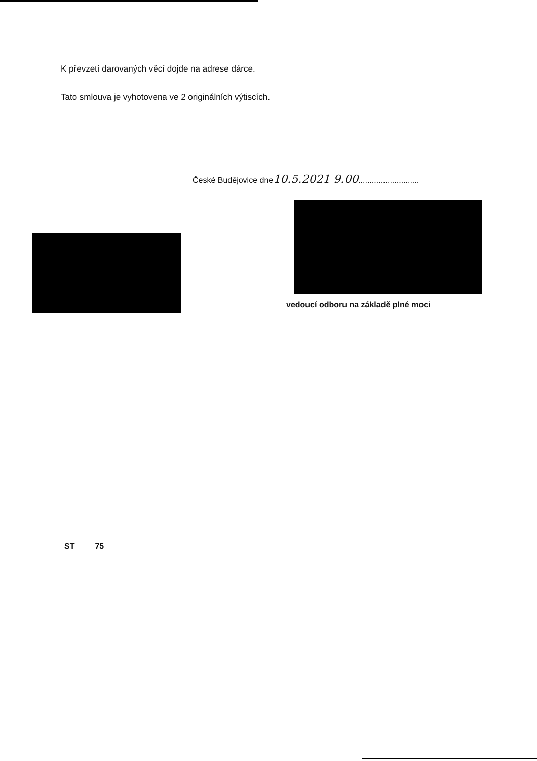K převzetí darovaných věcí dojde na adrese dárce.
Tato smlouva je vyhotovena ve 2 originálních výtiscích.
České Budějovice dne10.5.2021 9.00...........................
vedoucí odboru na základě plné moci
ST 75